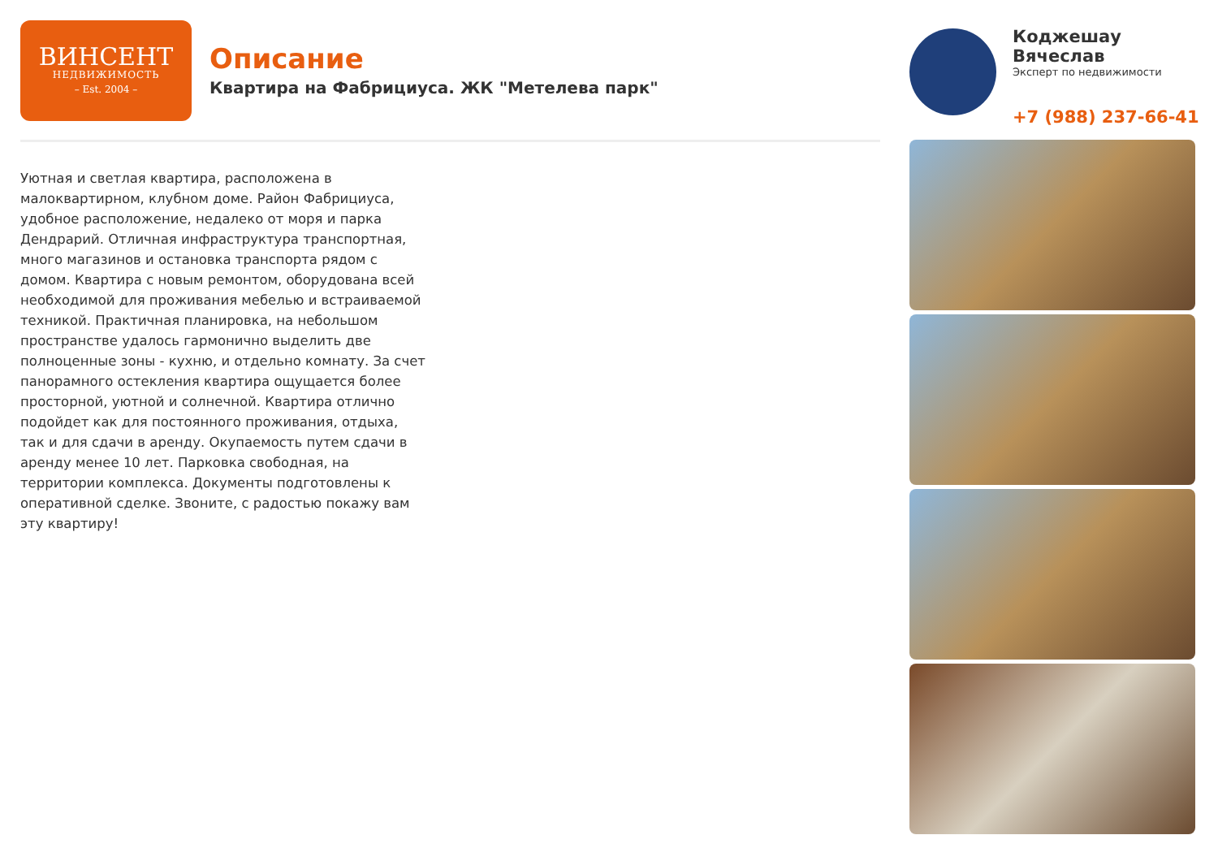ВИНСЕНТ
НЕДВИЖИМОСТЬ
– Est. 2004 –
Описание
Квартира на Фабрициуса. ЖК "Метелева парк"
Коджешау Вячеслав
Эксперт по недвижимости
+7 (988) 237-66-41
Уютная и светлая квартира, расположена в малоквартирном, клубном доме. Район Фабрициуса, удобное расположение, недалеко от моря и парка Дендрарий. Отличная инфраструктура транспортная, много магазинов и остановка транспорта рядом с домом. Квартира с новым ремонтом, оборудована всей необходимой для проживания мебелью и встраиваемой техникой. Практичная планировка, на небольшом пространстве удалось гармонично выделить две полноценные зоны - кухню, и отдельно комнату. За счет панорамного остекления квартира ощущается более просторной, уютной и солнечной. Квартира отлично подойдет как для постоянного проживания, отдыха, так и для сдачи в аренду. Окупаемость путем сдачи в аренду менее 10 лет. Парковка свободная, на территории комплекса. Документы подготовлены к оперативной сделке. Звоните, с радостью покажу вам эту квартиру!